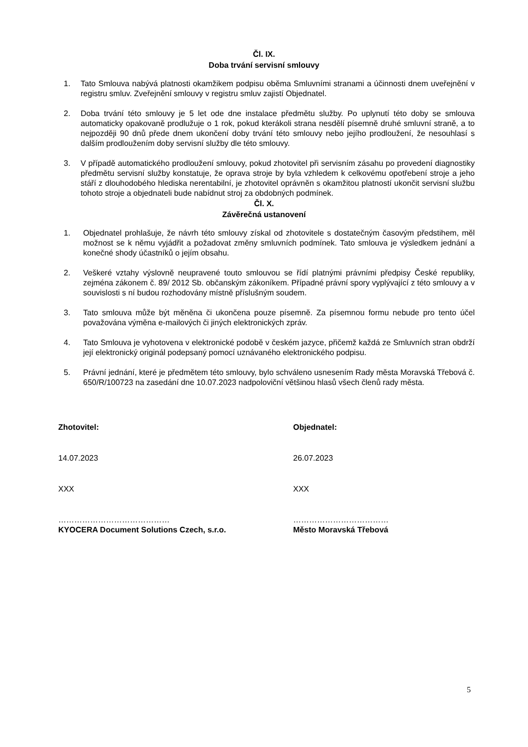Čl. IX.
Doba trvání servisní smlouvy
1. Tato Smlouva nabývá platnosti okamžikem podpisu oběma Smluvními stranami a účinnosti dnem uveřejnění v registru smluv. Zveřejnění smlouvy v registru smluv zajistí Objednatel.
2. Doba trvání této smlouvy je 5 let ode dne instalace předmětu služby. Po uplynutí této doby se smlouva automaticky opakovaně prodlužuje o 1 rok, pokud kterákoli strana nesdělí písemně druhé smluvní straně, a to nejpozději 90 dnů přede dnem ukončení doby trvání této smlouvy nebo jejího prodloužení, že nesouhlasí s dalším prodloužením doby servisní služby dle této smlouvy.
3. V případě automatického prodloužení smlouvy, pokud zhotovitel při servisním zásahu po provedení diagnostiky předmětu servisní služby konstatuje, že oprava stroje by byla vzhledem k celkovému opotřebení stroje a jeho stáří z dlouhodobého hlediska nerentabilní, je zhotovitel oprávněn s okamžitou platností ukončit servisní službu tohoto stroje a objednateli bude nabídnut stroj za obdobných podmínek.
Čl. X.
Závěrečná ustanovení
1. Objednatel prohlašuje, že návrh této smlouvy získal od zhotovitele s dostatečným časovým předstihem, měl možnost se k němu vyjádřit a požadovat změny smluvních podmínek. Tato smlouva je výsledkem jednání a konečné shody účastníků o jejím obsahu.
2. Veškeré vztahy výslovně neupravené touto smlouvou se řídí platnými právními předpisy České republiky, zejména zákonem č. 89/ 2012 Sb. občanským zákoníkem. Případné právní spory vyplývající z této smlouvy a v souvislosti s ní budou rozhodovány místně příslušným soudem.
3. Tato smlouva může být měněna či ukončena pouze písemně. Za písemnou formu nebude pro tento účel považována výměna e-mailových či jiných elektronických zpráv.
4. Tato Smlouva je vyhotovena v elektronické podobě v českém jazyce, přičemž každá ze Smluvních stran obdrží její elektronický originál podepsaný pomocí uznávaného elektronického podpisu.
5. Právní jednání, které je předmětem této smlouvy, bylo schváleno usnesením Rady města Moravská Třebová č. 650/R/100723 na zasedání dne 10.07.2023 nadpoloviční většinou hlasů všech členů rady města.
Zhotovitel:
14.07.2023
XXX
……………………………………
KYOCERA Document Solutions Czech, s.r.o.
Objednatel:
26.07.2023
XXX
………………………………
Město Moravská Třebová
5